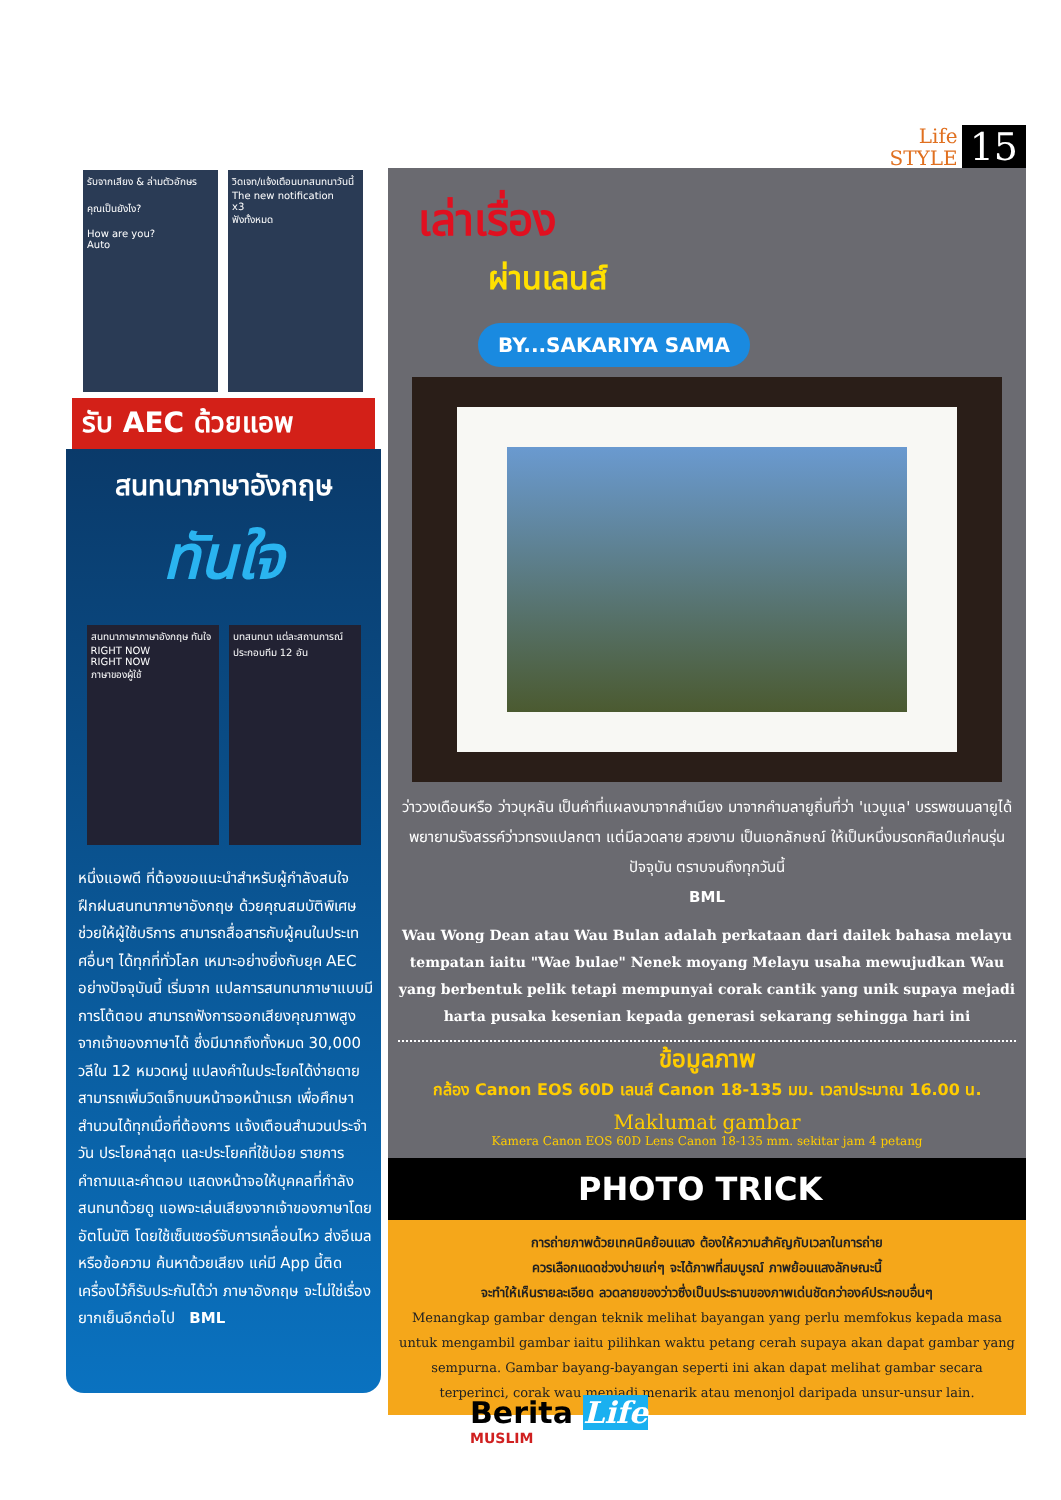Life
STYLE
15
รับจากเสียง & ล่ามตัวอักษร
คุณเป็นยังไง?
How are you?
Auto
วิดเจท/แจ้งเตือนบทสนทนาวันนี้
The new notification
x3
ฟังทั้งหมด
รับ AEC ด้วยแอพ
สนทนาภาษาอังกฤษ
ทันใจ
สนทนาภาษาภาษาอังกฤษ ทันใจ
RIGHT NOW
RIGHT NOW
ภาษาของผู้ใช้
บทสนทนา แต่ละสถานการณ์ ประกอบทีม 12 อัน
หนึ่งแอพดี ที่ต้องขอแนะนำสำหรับผู้กำลังสนใจฝึกฝนสนทนาภาษาอังกฤษ ด้วยคุณสมบัติพิเศษช่วยให้ผู้ใช้บริการ สามารถสื่อสารกับผู้คนในประเทศอื่นๆ ได้ทุกที่ทั่วโลก เหมาะอย่างยิ่งกับยุค AEC อย่างปัจจุบันนี้ เริ่มจาก แปลการสนทนาภาษาแบบมีการโต้ตอบ สามารถฟังการออกเสียงคุณภาพสูงจากเจ้าของภาษาได้ ซึ่งมีมากถึงทั้งหมด 30,000 วลีใน 12 หมวดหมู่ แปลงคำในประโยคได้ง่ายดาย สามารถเพิ่มวิดเจ็ทบนหน้าจอหน้าแรก เพื่อศึกษาสำนวนได้ทุกเมื่อที่ต้องการ แจ้งเตือนสำนวนประจำวัน ประโยคล่าสุด และประโยคที่ใช้บ่อย รายการคำถามและคำตอบ แสดงหน้าจอให้บุคคลที่กำลังสนทนาด้วยดู แอพจะเล่นเสียงจากเจ้าของภาษาโดยอัตโนมัติ โดยใช้เซ็นเซอร์จับการเคลื่อนไหว ส่งอีเมลหรือข้อความ ค้นหาด้วยเสียง แค่มี App นี้ติดเครื่องไว้ก็รับประกันได้ว่า ภาษาอังกฤษ จะไม่ใช่เรื่องยากเย็นอีกต่อไป BML
เล่าเรื่อง
ผ่านเลนส์
BY...SAKARIYA SAMA
ว่าววงเดือนหรือ ว่าวบุหลัน เป็นคำที่แผลงมาจากสำเนียง มาจากคำมลายูถิ่นที่ว่า 'แวบูแล' บรรพชนมลายูได้พยายามรังสรรค์ว่าวทรงแปลกตา แต่มีลวดลาย สวยงาม เป็นเอกลักษณ์ ให้เป็นหนึ่งมรดกศิลป์แก่คนรุ่นปัจจุบัน ตราบจนถึงทุกวันนี้
BML
Wau Wong Dean atau Wau Bulan adalah perkataan dari dailek bahasa melayu tempatan iaitu "Wae bulae" Nenek moyang Melayu usaha mewujudkan Wau yang berbentuk pelik tetapi mempunyai corak cantik yang unik supaya mejadi harta pusaka kesenian kepada generasi sekarang sehingga hari ini
ข้อมูลภาพ
กล้อง Canon EOS 60D เลนส์ Canon 18-135 มม. เวลาประมาณ 16.00 น.
Maklumat gambar
Kamera Canon EOS 60D Lens Canon 18-135 mm. sekitar jam 4 petang
PHOTO TRICK
การถ่ายภาพด้วยเทคนิคย้อนแสง ต้องให้ความสำคัญกับเวลาในการถ่าย
ควรเลือกแดดช่วงบ่ายแก่ๆ จะได้ภาพที่สมบูรณ์ ภาพย้อนแสงลักษณะนี้
จะทำให้เห็นรายละเอียด ลวดลายของว่าวซึ่งเป็นประธานของภาพเด่นชัดกว่าองค์ประกอบอื่นๆ
Menangkap gambar dengan teknik melihat bayangan yang perlu memfokus kepada masa untuk mengambil gambar iaitu pilihkan waktu petang cerah supaya akan dapat gambar yang sempurna. Gambar bayang-bayangan seperti ini akan dapat melihat gambar secara terperinci, corak wau menjadi menarik atau menonjol daripada unsur-unsur lain.
Berita Life
MUSLIM